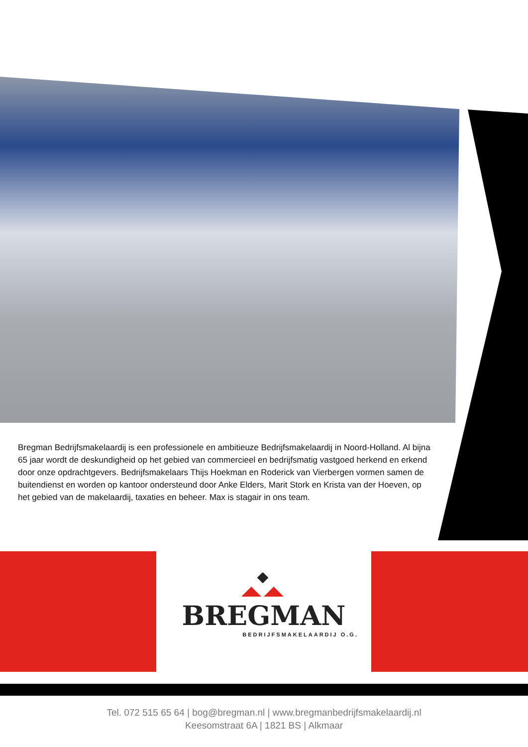Bregman Bedrijfsmakelaardij is een professionele en ambitieuze Bedrijfsmakelaardij in Noord-Holland. Al bijna 65 jaar wordt de deskundigheid op het gebied van commercieel en bedrijfsmatig vastgoed herkend en erkend door onze opdrachtgevers. Bedrijfsmakelaars Thijs Hoekman en Roderick van Vierbergen vormen samen de buitendienst en worden op kantoor ondersteund door Anke Elders, Marit Stork en Krista van der Hoeven, op het gebied van de makelaardij, taxaties en beheer. Max is stagair in ons team.
BREGMAN
BEDRIJFSMAKELAARDIJ O.G.
Tel. 072 515 65 64 | bog@bregman.nl | www.bregmanbedrijfsmakelaardij.nl
Keesomstraat 6A | 1821 BS | Alkmaar